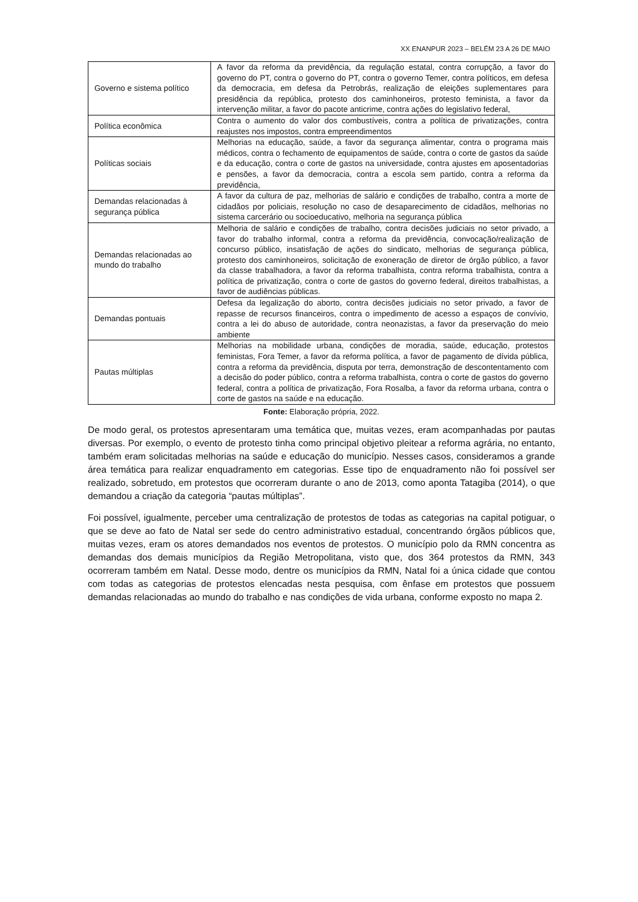XX ENANPUR 2023 – BELÉM 23 A 26 DE MAIO
| Governo e sistema político | A favor da reforma da previdência, da regulação estatal, contra corrupção, a favor do governo do PT, contra o governo do PT, contra o governo Temer, contra políticos, em defesa da democracia, em defesa da Petrobrás, realização de eleições suplementares para presidência da república, protesto dos caminhoneiros, protesto feminista, a favor da intervenção militar, a favor do pacote anticrime, contra ações do legislativo federal, |
| Política econômica | Contra o aumento do valor dos combustíveis, contra a política de privatizações, contra reajustes nos impostos, contra empreendimentos |
| Políticas sociais | Melhorias na educação, saúde, a favor da segurança alimentar, contra o programa mais médicos, contra o fechamento de equipamentos de saúde, contra o corte de gastos da saúde e da educação, contra o corte de gastos na universidade, contra ajustes em aposentadorias e pensões, a favor da democracia, contra a escola sem partido, contra a reforma da previdência, |
| Demandas relacionadas à segurança pública | A favor da cultura de paz, melhorias de salário e condições de trabalho, contra a morte de cidadãos por policiais, resolução no caso de desaparecimento de cidadãos, melhorias no sistema carcerário ou socioeducativo, melhoria na segurança pública |
| Demandas relacionadas ao mundo do trabalho | Melhoria de salário e condições de trabalho, contra decisões judiciais no setor privado, a favor do trabalho informal, contra a reforma da previdência, convocação/realização de concurso público, insatisfação de ações do sindicato, melhorias de segurança pública, protesto dos caminhoneiros, solicitação de exoneração de diretor de órgão público, a favor da classe trabalhadora, a favor da reforma trabalhista, contra reforma trabalhista, contra a política de privatização, contra o corte de gastos do governo federal, direitos trabalhistas, a favor de audiências públicas. |
| Demandas pontuais | Defesa da legalização do aborto, contra decisões judiciais no setor privado, a favor de repasse de recursos financeiros, contra o impedimento de acesso a espaços de convívio, contra a lei do abuso de autoridade, contra neonazistas, a favor da preservação do meio ambiente |
| Pautas múltiplas | Melhorias na mobilidade urbana, condições de moradia, saúde, educação, protestos feministas, Fora Temer, a favor da reforma política, a favor de pagamento de dívida pública, contra a reforma da previdência, disputa por terra, demonstração de descontentamento com a decisão do poder público, contra a reforma trabalhista, contra o corte de gastos do governo federal, contra a política de privatização, Fora Rosalba, a favor da reforma urbana, contra o corte de gastos na saúde e na educação. |
Fonte: Elaboração própria, 2022.
De modo geral, os protestos apresentaram uma temática que, muitas vezes, eram acompanhadas por pautas diversas. Por exemplo, o evento de protesto tinha como principal objetivo pleitear a reforma agrária, no entanto, também eram solicitadas melhorias na saúde e educação do município. Nesses casos, consideramos a grande área temática para realizar enquadramento em categorias. Esse tipo de enquadramento não foi possível ser realizado, sobretudo, em protestos que ocorreram durante o ano de 2013, como aponta Tatagiba (2014), o que demandou a criação da categoria “pautas múltiplas”.
Foi possível, igualmente, perceber uma centralização de protestos de todas as categorias na capital potiguar, o que se deve ao fato de Natal ser sede do centro administrativo estadual, concentrando órgãos públicos que, muitas vezes, eram os atores demandados nos eventos de protestos. O município polo da RMN concentra as demandas dos demais municípios da Região Metropolitana, visto que, dos 364 protestos da RMN, 343 ocorreram também em Natal. Desse modo, dentre os municípios da RMN, Natal foi a única cidade que contou com todas as categorias de protestos elencadas nesta pesquisa, com ênfase em protestos que possuem demandas relacionadas ao mundo do trabalho e nas condições de vida urbana, conforme exposto no mapa 2.